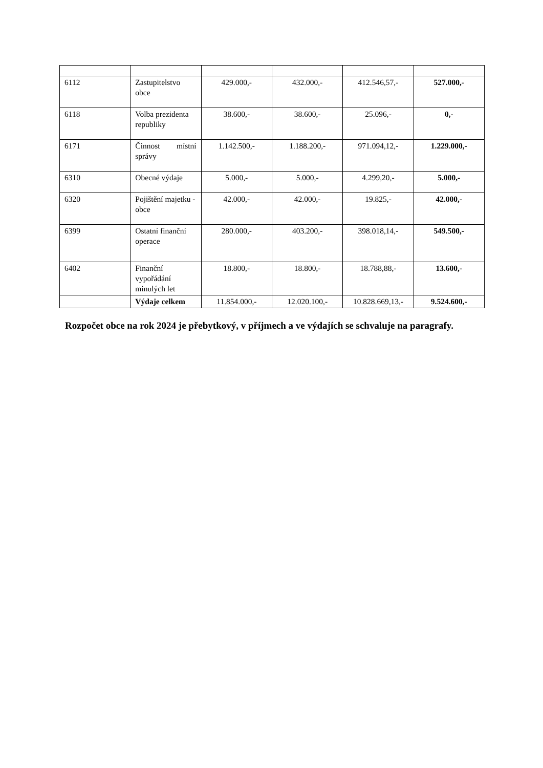| 6112 | Zastupitelstvo obce | 429.000,- | 432.000,- | 412.546,57,- | 527.000,- |
| 6118 | Volba prezidenta republiky | 38.600,- | 38.600,- | 25.096,- | 0,- |
| 6171 | Činnost místní správy | 1.142.500,- | 1.188.200,- | 971.094,12,- | 1.229.000,- |
| 6310 | Obecné výdaje | 5.000,- | 5.000,- | 4.299,20,- | 5.000,- |
| 6320 | Pojištění majetku - obce | 42.000,- | 42.000,- | 19.825,- | 42.000,- |
| 6399 | Ostatní finanční operace | 280.000,- | 403.200,- | 398.018,14,- | 549.500,- |
| 6402 | Finanční vypořádání minulých let | 18.800,- | 18.800,- | 18.788,88,- | 13.600,- |
| | Výdaje celkem | 11.854.000,- | 12.020.100,- | 10.828.669,13,- | 9.524.600,- |
Rozpočet obce na rok 2024 je přebytkový, v příjmech a ve výdajích se schvaluje na paragrafy.